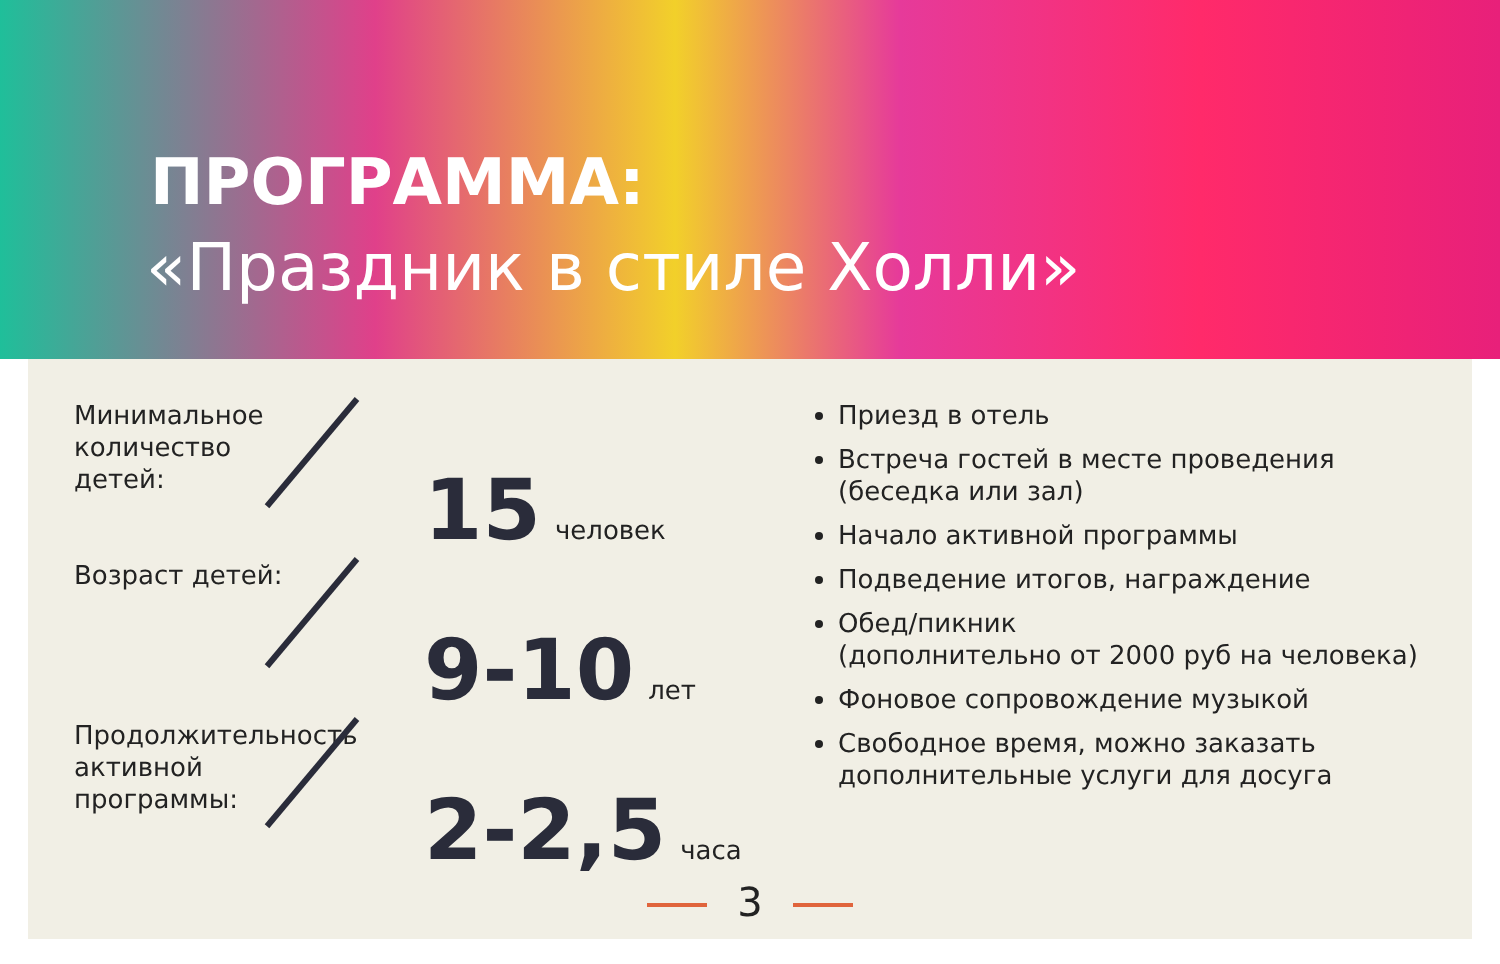ПРОГРАММА:
«Праздник в стиле Холли»
Минимальное количество детей:
15
человек
Возраст детей:
9-10
лет
Продолжительность активной программы:
2-2,5
часа
Приезд в отель
Встреча гостей в месте проведения (беседка или зал)
Начало активной программы
Подведение итогов, награждение
Обед/пикник
(дополнительно от 2000 руб на человека)
Фоновое сопровождение музыкой
Свободное время, можно заказать дополнительные услуги для досуга
3